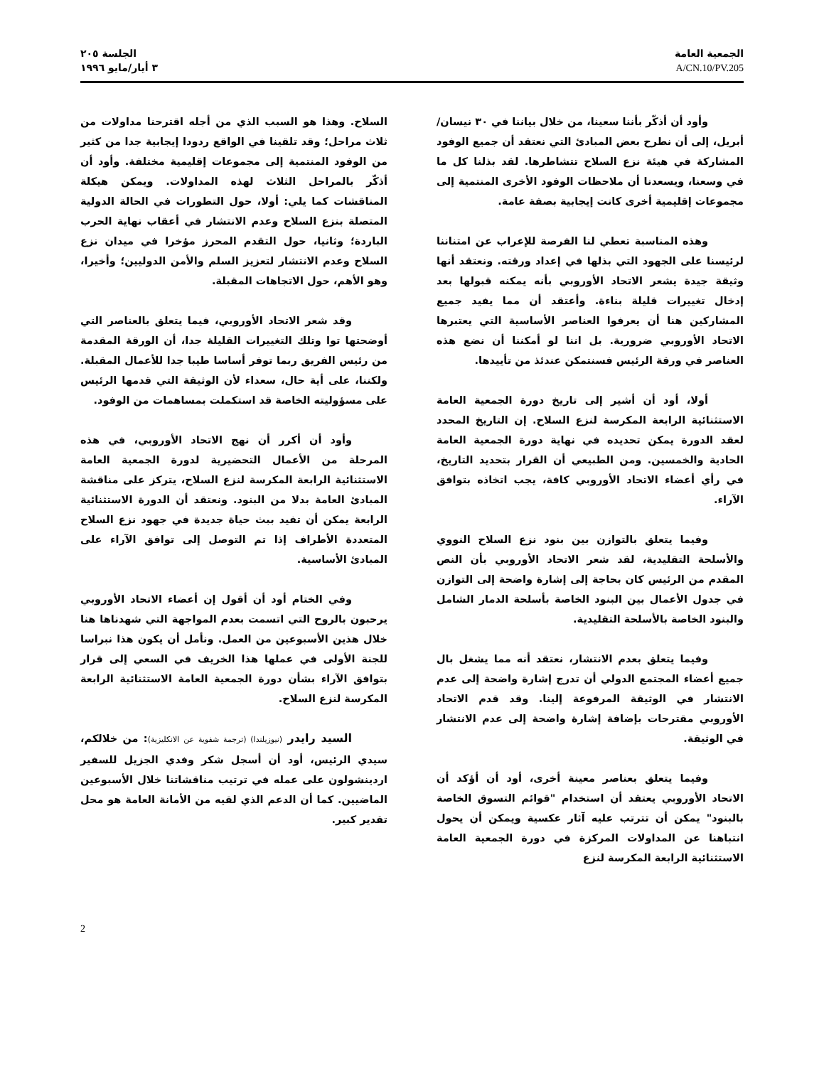الجمعية العامة
A/CN.10/PV.205
الجلسة ٢٠٥
٣ أيار/مايو ١٩٩٦
وأود أن أذكّر بأننا سعينا، من خلال بياننا في ٣٠ نيسان/أبريل، إلى أن نطرح بعض المبادئ التي نعتقد أن جميع الوفود المشاركة في هيئة نزع السلاح تتشاطرها. لقد بذلنا كل ما في وسعنا، ويسعدنا أن ملاحظات الوفود الأخرى المنتمية إلى مجموعات إقليمية أخرى كانت إيجابية بصفة عامة.
وهذه المناسبة تعطي لنا الفرصة للإعراب عن امتناننا لرئيسنا على الجهود التي بذلها في إعداد ورقته. ونعتقد أنها وثيقة جيدة يشعر الاتحاد الأوروبي بأنه يمكنه قبولها بعد إدخال تغييرات قليلة بناءة. وأعتقد أن مما يفيد جميع المشاركين هنا أن يعرفوا العناصر الأساسية التي يعتبرها الاتحاد الأوروبي ضرورية. بل اننا لو أمكننا أن نضع هذه العناصر في ورقة الرئيس فسنتمكن عندئذ من تأييدها.
أولا، أود أن أشير إلى تاريخ دورة الجمعية العامة الاستثنائية الرابعة المكرسة لنزع السلاح. إن التاريخ المحدد لعقد الدورة يمكن تحديده في نهاية دورة الجمعية العامة الحادية والخمسين. ومن الطبيعي أن القرار بتحديد التاريخ، في رأي أعضاء الاتحاد الأوروبي كافة، يجب اتخاذه بتوافق الآراء.
وفيما يتعلق بالتوازن بين بنود نزع السلاح النووي والأسلحة التقليدية، لقد شعر الاتحاد الأوروبي بأن النص المقدم من الرئيس كان بحاجة إلى إشارة واضحة إلى التوازن في جدول الأعمال بين البنود الخاصة بأسلحة الدمار الشامل والبنود الخاصة بالأسلحة التقليدية.
وفيما يتعلق بعدم الانتشار، نعتقد أنه مما يشغل بال جميع أعضاء المجتمع الدولي أن تدرج إشارة واضحة إلى عدم الانتشار في الوثيقة المرفوعة إلينا. وقد قدم الاتحاد الأوروبي مقترحات بإضافة إشارة واضحة إلى عدم الانتشار في الوثيقة.
وفيما يتعلق بعناصر معينة أخرى، أود أن أؤكد أن الاتحاد الأوروبي يعتقد أن استخدام "قوائم التسوق الخاصة بالبنود" يمكن أن تترتب عليه آثار عكسية ويمكن أن يحول انتباهنا عن المداولات المركزة في دورة الجمعية العامة الاستثنائية الرابعة المكرسة لنزع
السلاح. وهذا هو السبب الذي من أجله اقترحنا مداولات من ثلاث مراحل؛ وقد تلقينا في الواقع ردودا إيجابية جدا من كثير من الوفود المنتمية إلى مجموعات إقليمية مختلفة. وأود أن أذكّر بالمراحل الثلاث لهذه المداولات. ويمكن هيكلة المناقشات كما يلي: أولا، حول التطورات في الحالة الدولية المتصلة بنزع السلاح وعدم الانتشار في أعقاب نهاية الحرب الباردة؛ وثانيا، حول التقدم المحرز مؤخرا في ميدان نزع السلاح وعدم الانتشار لتعزيز السلم والأمن الدوليين؛ وأخيرا، وهو الأهم، حول الاتجاهات المقبلة.
وقد شعر الاتحاد الأوروبي، فيما يتعلق بالعناصر التي أوضحتها توا وتلك التغييرات القليلة جدا، أن الورقة المقدمة من رئيس الفريق ربما توفر أساسا طيبا جدا للأعمال المقبلة. ولكننا، على أية حال، سعداء لأن الوثيقة التي قدمها الرئيس على مسؤوليته الخاصة قد استكملت بمساهمات من الوفود.
وأود أن أكرر أن نهج الاتحاد الأوروبي، في هذه المرحلة من الأعمال التحضيرية لدورة الجمعية العامة الاستثنائية الرابعة المكرسة لنزع السلاح، يتركز على مناقشة المبادئ العامة بدلا من البنود. ونعتقد أن الدورة الاستثنائية الرابعة يمكن أن تفيد ببث حياة جديدة في جهود نزع السلاح المتعددة الأطراف إذا تم التوصل إلى توافق الآراء على المبادئ الأساسية.
وفي الختام أود أن أقول إن أعضاء الاتحاد الأوروبي يرحبون بالروح التي اتسمت بعدم المواجهة التي شهدناها هنا خلال هذين الأسبوعين من العمل. ونأمل أن يكون هذا نبراسا للجنة الأولى في عملها هذا الخريف في السعي إلى قرار بتوافق الآراء بشأن دورة الجمعية العامة الاستثنائية الرابعة المكرسة لنزع السلاح.
السيد رايدر (نيوزيلندا) (ترجمة شفوية عن الانكليزية): من خلالكم، سيدي الرئيس، أود أن أسجل شكر وفدي الجزيل للسفير اردينشولون على عمله في ترتيب مناقشاتنا خلال الأسبوعين الماضيين. كما أن الدعم الذي لقيه من الأمانة العامة هو محل تقدير كبير.
2